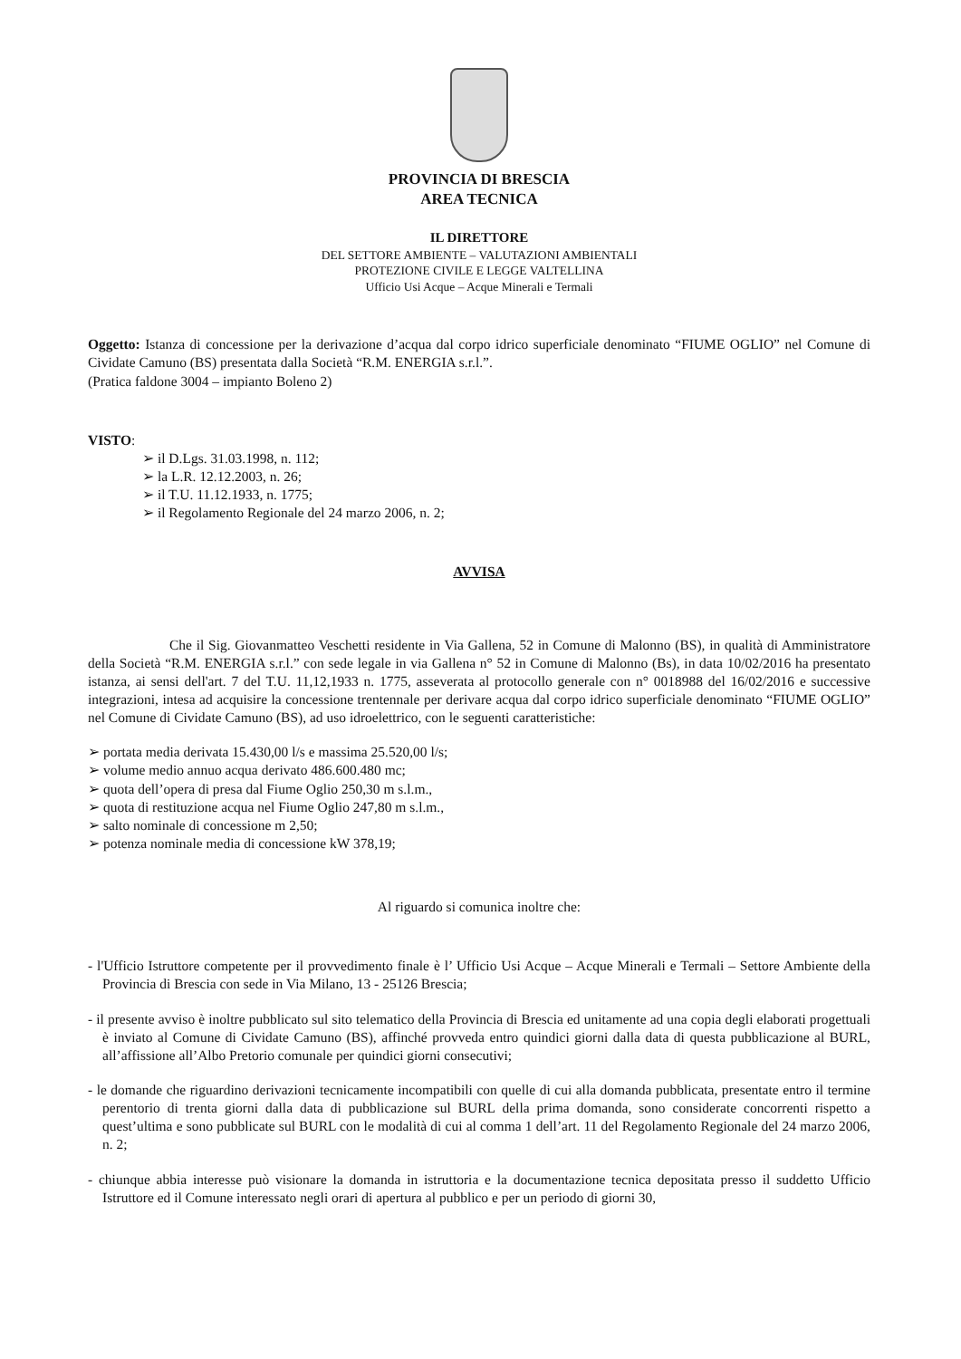PROVINCIA DI BRESCIA
AREA TECNICA
IL DIRETTORE
DEL SETTORE AMBIENTE – VALUTAZIONI AMBIENTALI
PROTEZIONE CIVILE E LEGGE VALTELLINA
Ufficio Usi Acque – Acque Minerali e Termali
Oggetto: Istanza di concessione per la derivazione d’acqua dal corpo idrico superficiale denominato “FIUME OGLIO” nel Comune di Cividate Camuno (BS) presentata dalla Società “R.M. ENERGIA s.r.l.”.
(Pratica faldone 3004 – impianto Boleno 2)
VISTO:
➢ il D.Lgs. 31.03.1998, n. 112;
➢ la L.R. 12.12.2003, n. 26;
➢ il T.U. 11.12.1933, n. 1775;
➢ il Regolamento Regionale del 24 marzo 2006, n. 2;
AVVISA
Che il Sig. Giovanmatteo Veschetti residente in Via Gallena, 52 in Comune di Malonno (BS), in qualità di Amministratore della Società “R.M. ENERGIA s.r.l.” con sede legale in via Gallena n° 52 in Comune di Malonno (Bs), in data 10/02/2016 ha presentato istanza, ai sensi dell'art. 7 del T.U. 11,12,1933 n. 1775, asseverata al protocollo generale con n° 0018988 del 16/02/2016 e successive integrazioni, intesa ad acquisire la concessione trentennale per derivare acqua dal corpo idrico superficiale denominato “FIUME OGLIO” nel Comune di Cividate Camuno (BS), ad uso idroelettrico, con le seguenti caratteristiche:
➢ portata media derivata 15.430,00 l/s e massima 25.520,00 l/s;
➢ volume medio annuo acqua derivato 486.600.480 mc;
➢ quota dell’opera di presa dal Fiume Oglio 250,30 m s.l.m.,
➢ quota di restituzione acqua nel Fiume Oglio 247,80 m s.l.m.,
➢ salto nominale di concessione m 2,50;
➢ potenza nominale media di concessione kW 378,19;
Al riguardo si comunica inoltre che:
- l'Ufficio Istruttore competente per il provvedimento finale è l’ Ufficio Usi Acque – Acque Minerali e Termali – Settore Ambiente della Provincia di Brescia con sede in Via Milano, 13 - 25126 Brescia;
- il presente avviso è inoltre pubblicato sul sito telematico della Provincia di Brescia ed unitamente ad una copia degli elaborati progettuali è inviato al Comune di Cividate Camuno (BS), affinché provveda entro quindici giorni dalla data di questa pubblicazione al BURL, all’affissione all’Albo Pretorio comunale per quindici giorni consecutivi;
- le domande che riguardino derivazioni tecnicamente incompatibili con quelle di cui alla domanda pubblicata, presentate entro il termine perentorio di trenta giorni dalla data di pubblicazione sul BURL della prima domanda, sono considerate concorrenti rispetto a quest’ultima e sono pubblicate sul BURL con le modalità di cui al comma 1 dell’art. 11 del Regolamento Regionale del 24 marzo 2006, n. 2;
- chiunque abbia interesse può visionare la domanda in istruttoria e la documentazione tecnica depositata presso il suddetto Ufficio Istruttore ed il Comune interessato negli orari di apertura al pubblico e per un periodo di giorni 30,